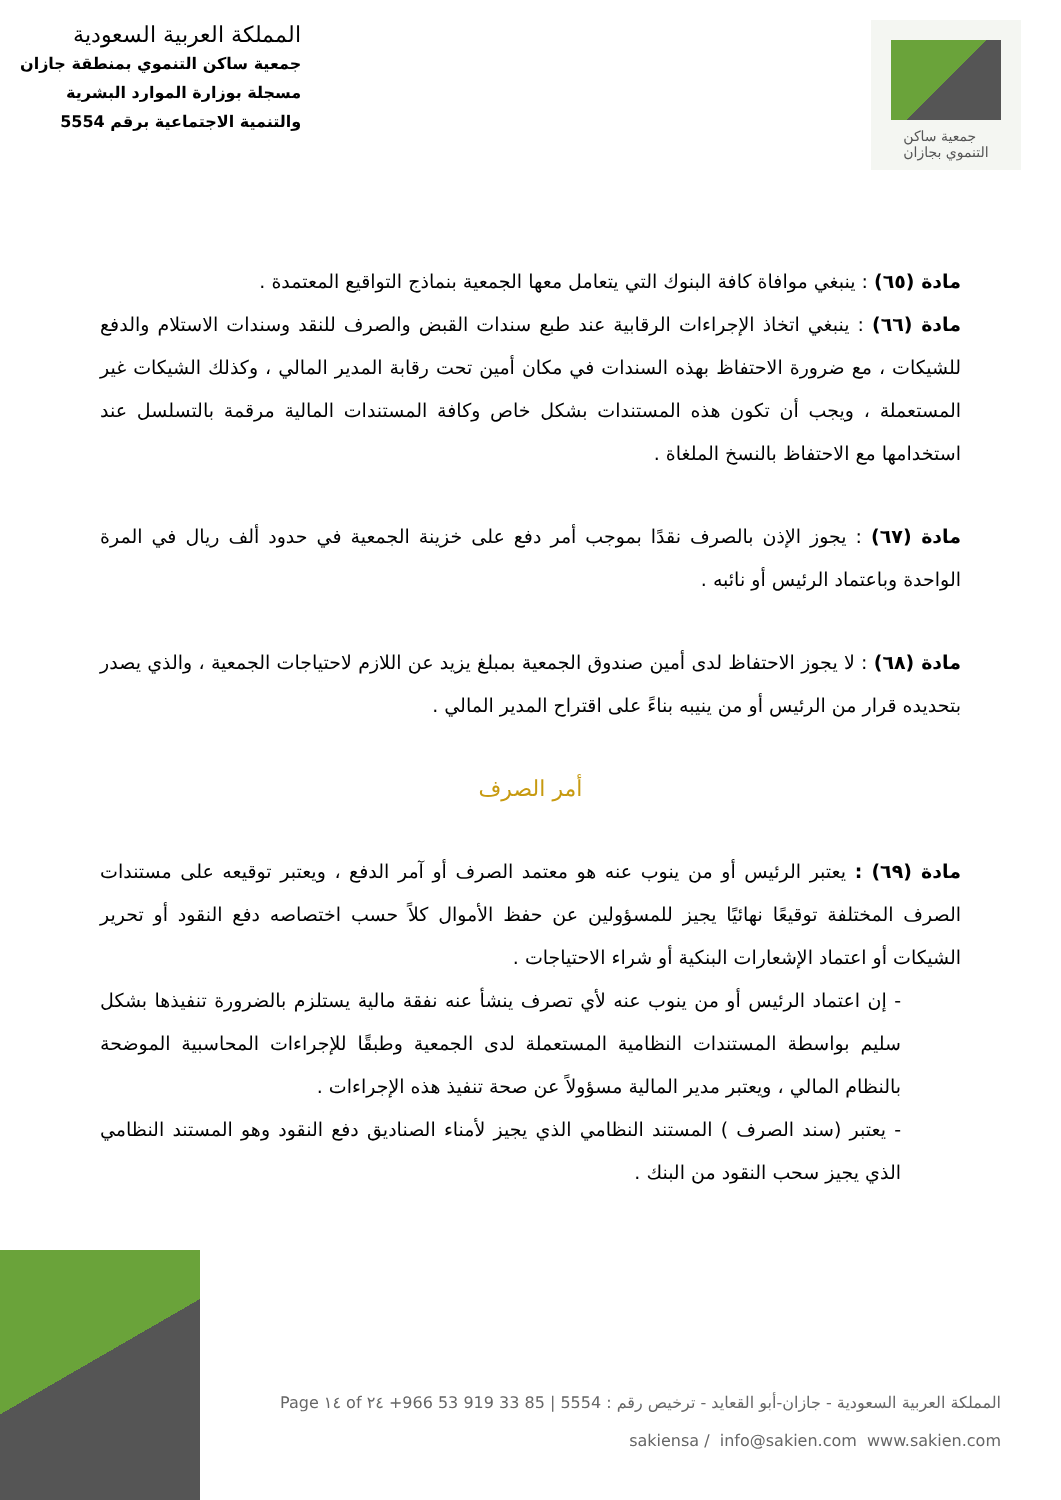المملكة العربية السعودية
جمعية ساكن التنموي بمنطقة جازان
مسجلة بوزارة الموارد البشرية
والتنمية الاجتماعية برقم 5554
جمعية ساكن
التنموي بجازان
مادة (٦٥) : ينبغي موافاة كافة البنوك التي يتعامل معها الجمعية بنماذج التواقيع المعتمدة .
مادة (٦٦) : ينبغي اتخاذ الإجراءات الرقابية عند طبع سندات القبض والصرف للنقد وسندات الاستلام والدفع للشيكات ، مع ضرورة الاحتفاظ بهذه السندات في مكان أمين تحت رقابة المدير المالي ، وكذلك الشيكات غير المستعملة ، ويجب أن تكون هذه المستندات بشكل خاص وكافة المستندات المالية مرقمة بالتسلسل عند استخدامها مع الاحتفاظ بالنسخ الملغاة .
مادة (٦٧) : يجوز الإذن بالصرف نقدًا بموجب أمر دفع على خزينة الجمعية في حدود ألف ريال في المرة الواحدة وباعتماد الرئيس أو نائبه .
مادة (٦٨) : لا يجوز الاحتفاظ لدى أمين صندوق الجمعية بمبلغ يزيد عن اللازم لاحتياجات الجمعية ، والذي يصدر بتحديده قرار من الرئيس أو من ينيبه بناءً على اقتراح المدير المالي .
أمر الصرف
مادة (٦٩) : يعتبر الرئيس أو من ينوب عنه هو معتمد الصرف أو آمر الدفع ، ويعتبر توقيعه على مستندات الصرف المختلفة توقيعًا نهائيًا يجيز للمسؤولين عن حفظ الأموال كلاً حسب اختصاصه دفع النقود أو تحرير الشيكات أو اعتماد الإشعارات البنكية أو شراء الاحتياجات .
- إن اعتماد الرئيس أو من ينوب عنه لأي تصرف ينشأ عنه نفقة مالية يستلزم بالضرورة تنفيذها بشكل سليم بواسطة المستندات النظامية المستعملة لدى الجمعية وطبقًا للإجراءات المحاسبية الموضحة بالنظام المالي ، ويعتبر مدير المالية مسؤولاً عن صحة تنفيذ هذه الإجراءات .
- يعتبر (سند الصرف ) المستند النظامي الذي يجيز لأمناء الصناديق دفع النقود وهو المستند النظامي الذي يجيز سحب النقود من البنك .
المملكة العربية السعودية - جازان-أبو القعايد - ترخيص رقم : 5554 | ‎+966 53 919 33 85 Page ١٤ of ٢٤
sakiensa / ‎ info@sakien.com ‎ www.sakien.com